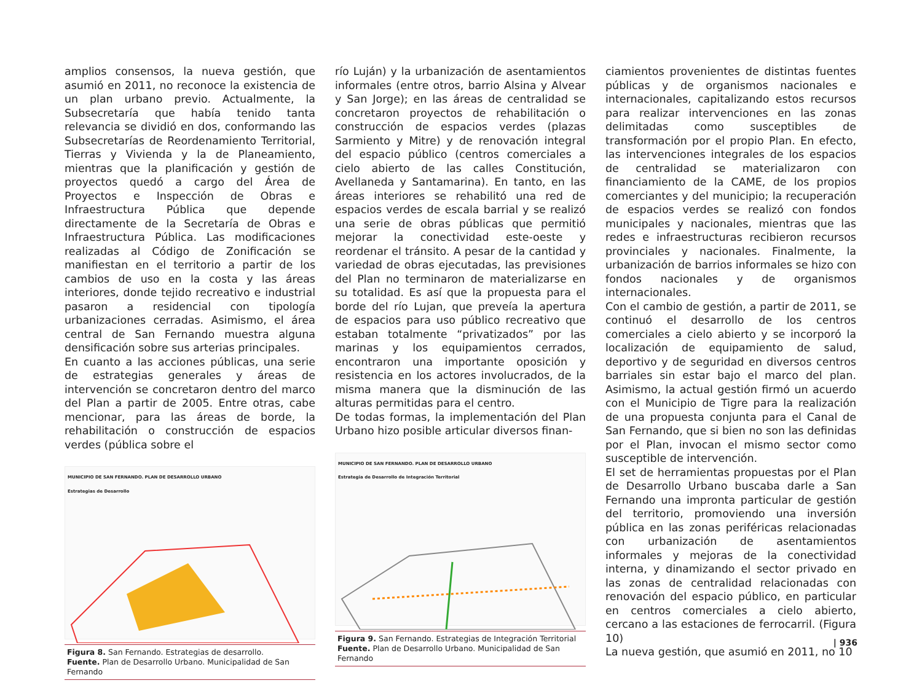amplios consensos, la nueva gestión, que asumió en 2011, no reconoce la existencia de un plan urbano previo. Actualmente, la Subsecretaría que había tenido tanta relevancia se dividió en dos, conformando las Subsecretarías de Reordenamiento Territorial, Tierras y Vivienda y la de Planeamiento, mientras que la planificación y gestión de proyectos quedó a cargo del Área de Proyectos e Inspección de Obras e Infraestructura Pública que depende directamente de la Secretaría de Obras e Infraestructura Pública. Las modificaciones realizadas al Código de Zonificación se manifiestan en el territorio a partir de los cambios de uso en la costa y las áreas interiores, donde tejido recreativo e industrial pasaron a residencial con tipología urbanizaciones cerradas. Asimismo, el área central de San Fernando muestra alguna densificación sobre sus arterias principales.
En cuanto a las acciones públicas, una serie de estrategias generales y áreas de intervención se concretaron dentro del marco del Plan a partir de 2005. Entre otras, cabe mencionar, para las áreas de borde, la rehabilitación o construcción de espacios verdes (pública sobre el
MUNICIPIO DE SAN FERNANDO. PLAN DE DESARROLLO URBANO
Estrategias de Desarrollo
Figura 8. San Fernando. Estrategias de desarrollo.
Fuente. Plan de Desarrollo Urbano. Municipalidad de San Fernando
río Luján) y la urbanización de asentamientos informales (entre otros, barrio Alsina y Alvear y San Jorge); en las áreas de centralidad se concretaron proyectos de rehabilitación o construcción de espacios verdes (plazas Sarmiento y Mitre) y de renovación integral del espacio público (centros comerciales a cielo abierto de las calles Constitución, Avellaneda y Santamarina). En tanto, en las áreas interiores se rehabilitó una red de espacios verdes de escala barrial y se realizó una serie de obras públicas que permitió mejorar la conectividad este-oeste y reordenar el tránsito. A pesar de la cantidad y variedad de obras ejecutadas, las previsiones del Plan no terminaron de materializarse en su totalidad. Es así que la propuesta para el borde del río Lujan, que preveía la apertura de espacios para uso público recreativo que estaban totalmente “privatizados” por las marinas y los equipamientos cerrados, encontraron una importante oposición y resistencia en los actores involucrados, de la misma manera que la disminución de las alturas permitidas para el centro.
De todas formas, la implementación del Plan Urbano hizo posible articular diversos finan-
MUNICIPIO DE SAN FERNANDO. PLAN DE DESARROLLO URBANO
Estrategia de Desarrollo de Integración Territorial
Figura 9. San Fernando. Estrategias de Integración Territorial
Fuente. Plan de Desarrollo Urbano. Municipalidad de San Fernando
ciamientos provenientes de distintas fuentes públicas y de organismos nacionales e internacionales, capitalizando estos recursos para realizar intervenciones en las zonas delimitadas como susceptibles de transformación por el propio Plan. En efecto, las intervenciones integrales de los espacios de centralidad se materializaron con financiamiento de la CAME, de los propios comerciantes y del municipio; la recuperación de espacios verdes se realizó con fondos municipales y nacionales, mientras que las redes e infraestructuras recibieron recursos provinciales y nacionales. Finalmente, la urbanización de barrios informales se hizo con fondos nacionales y de organismos internacionales.
Con el cambio de gestión, a partir de 2011, se continuó el desarrollo de los centros comerciales a cielo abierto y se incorporó la localización de equipamiento de salud, deportivo y de seguridad en diversos centros barriales sin estar bajo el marco del plan. Asimismo, la actual gestión firmó un acuerdo con el Municipio de Tigre para la realización de una propuesta conjunta para el Canal de San Fernando, que si bien no son las definidas por el Plan, invocan el mismo sector como susceptible de intervención.
El set de herramientas propuestas por el Plan de Desarrollo Urbano buscaba darle a San Fernando una impronta particular de gestión del territorio, promoviendo una inversión pública en las zonas periféricas relacionadas con urbanización de asentamientos informales y mejoras de la conectividad interna, y dinamizando el sector privado en las zonas de centralidad relacionadas con renovación del espacio público, en particular en centros comerciales a cielo abierto, cercano a las estaciones de ferrocarril. (Figura 10)
La nueva gestión, que asumió en 2011, no 10
| 936